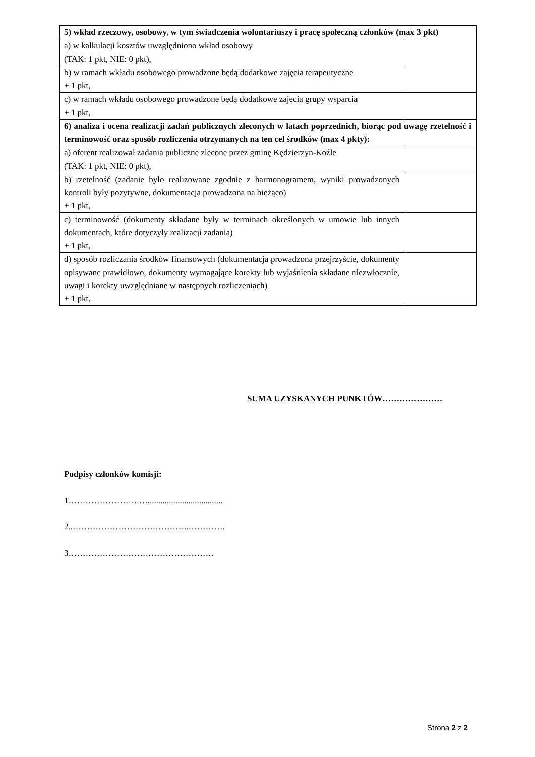| 5) wkład rzeczowy, osobowy, w tym świadczenia wolontariuszy i pracę społeczną członków (max 3 pkt) | |
| a) w kalkulacji kosztów uwzględniono wkład osobowy (TAK: 1 pkt, NIE: 0 pkt), | |
| b) w ramach wkładu osobowego prowadzone będą dodatkowe zajęcia terapeutyczne + 1 pkt, | |
| c) w ramach wkładu osobowego prowadzone będą dodatkowe zajęcia grupy wsparcia + 1 pkt, | |
| 6) analiza i ocena realizacji zadań publicznych zleconych w latach poprzednich, biorąc pod uwagę rzetelność i terminowość oraz sposób rozliczenia otrzymanych na ten cel środków (max 4 pkty): | |
| a) oferent realizował zadania publiczne zlecone przez gminę Kędzierzyn-Koźle (TAK: 1 pkt, NIE: 0 pkt), | |
| b) rzetelność (zadanie było realizowane zgodnie z harmonogramem, wyniki prowadzonych kontroli były pozytywne, dokumentacja prowadzona na bieżąco) + 1 pkt, | |
| c) terminowość (dokumenty składane były w terminach określonych w umowie lub innych dokumentach, które dotyczyły realizacji zadania) + 1 pkt, | |
| d) sposób rozliczania środków finansowych (dokumentacja prowadzona przejrzyście, dokumenty opisywane prawidłowo, dokumenty wymagające korekty lub wyjaśnienia składane niezwłocznie, uwagi i korekty uwzględniane w następnych rozliczeniach) + 1 pkt. | |
SUMA UZYSKANYCH PUNKTÓW…………………
Podpisy członków komisji:
1…………………….…...................................
2..…………………………………..………….
3……………………………………………
Strona 2 z 2